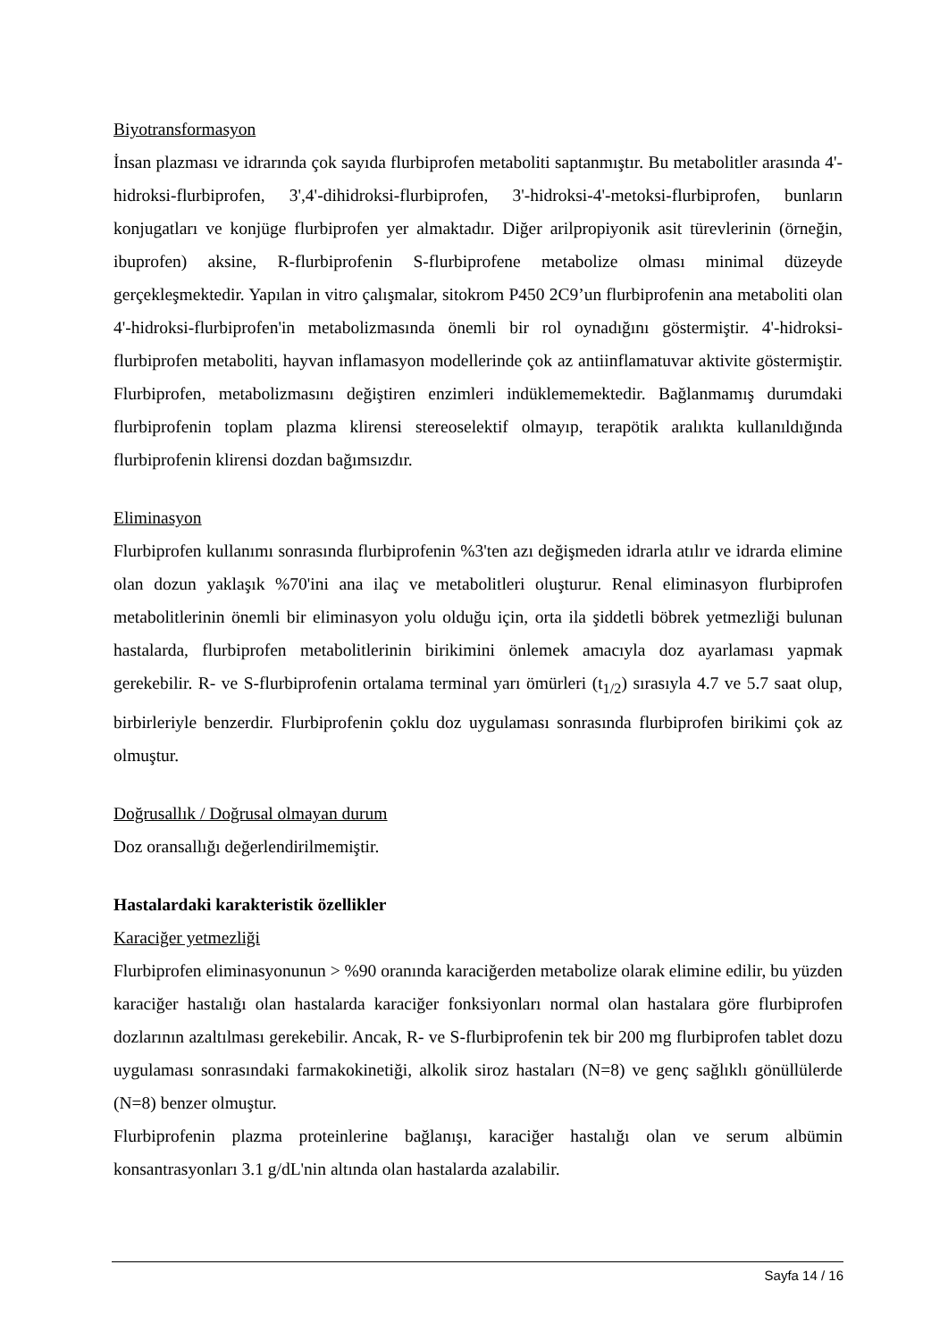Biyotransformasyon
İnsan plazması ve idrarında çok sayıda flurbiprofen metaboliti saptanmıştır. Bu metabolitler arasında 4'-hidroksi-flurbiprofen, 3',4'-dihidroksi-flurbiprofen, 3'-hidroksi-4'-metoksi-flurbiprofen, bunların konjugatları ve konjüge flurbiprofen yer almaktadır. Diğer arilpropiyonik asit türevlerinin (örneğin, ibuprofen) aksine, R-flurbiprofenin S-flurbiprofene metabolize olması minimal düzeyde gerçekleşmektedir. Yapılan in vitro çalışmalar, sitokrom P450 2C9’un flurbiprofenin ana metaboliti olan 4'-hidroksi-flurbiprofen'in metabolizmasında önemli bir rol oynadığını göstermiştir. 4'-hidroksi-flurbiprofen metaboliti, hayvan inflamasyon modellerinde çok az antiinflamatuvar aktivite göstermiştir. Flurbiprofen, metabolizmasını değiştiren enzimleri indüklememektedir. Bağlanmamış durumdaki flurbiprofenin toplam plazma klirensi stereoselektif olmayıp, terapötik aralıkta kullanıldığında flurbiprofenin klirensi dozdan bağımsızdır.
Eliminasyon
Flurbiprofen kullanımı sonrasında flurbiprofenin %3'ten azı değişmeden idrarla atılır ve idrarda elimine olan dozun yaklaşık %70'ini ana ilaç ve metabolitleri oluşturur. Renal eliminasyon flurbiprofen metabolitlerinin önemli bir eliminasyon yolu olduğu için, orta ila şiddetli böbrek yetmezliği bulunan hastalarda, flurbiprofen metabolitlerinin birikimini önlemek amacıyla doz ayarlaması yapmak gerekebilir. R- ve S-flurbiprofenin ortalama terminal yarı ömürleri (t<sub>1/2</sub>) sırasıyla 4.7 ve 5.7 saat olup, birbirleriyle benzerdir. Flurbiprofenin çoklu doz uygulaması sonrasında flurbiprofen birikimi çok az olmuştur.
Doğrusallık / Doğrusal olmayan durum
Doz oransallığı değerlendirilmemiştir.
Hastalardaki karakteristik özellikler
Karaciğer yetmezliği
Flurbiprofen eliminasyonunun > %90 oranında karaciğerden metabolize olarak elimine edilir, bu yüzden karaciğer hastalığı olan hastalarda karaciğer fonksiyonları normal olan hastalara göre flurbiprofen dozlarının azaltılması gerekebilir. Ancak, R- ve S-flurbiprofenin tek bir 200 mg flurbiprofen tablet dozu uygulaması sonrasındaki farmakokinetiği, alkolik siroz hastaları (N=8) ve genç sağlıklı gönüllülerde (N=8) benzer olmuştur.
Flurbiprofenin plazma proteinlerine bağlanışı, karaciğer hastalığı olan ve serum albümin konsantrasyonları 3.1 g/dL'nin altında olan hastalarda azalabilir.
Sayfa 14 / 16